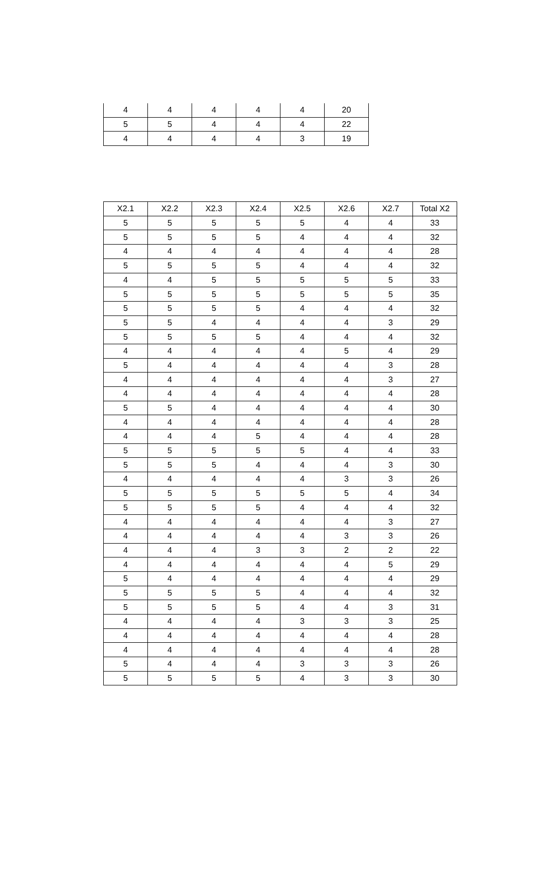| 4 | 4 | 4 | 4 | 4 | 20 |
| 5 | 5 | 4 | 4 | 4 | 22 |
| 4 | 4 | 4 | 4 | 3 | 19 |
| X2.1 | X2.2 | X2.3 | X2.4 | X2.5 | X2.6 | X2.7 | Total X2 |
| --- | --- | --- | --- | --- | --- | --- | --- |
| 5 | 5 | 5 | 5 | 5 | 4 | 4 | 33 |
| 5 | 5 | 5 | 5 | 4 | 4 | 4 | 32 |
| 4 | 4 | 4 | 4 | 4 | 4 | 4 | 28 |
| 5 | 5 | 5 | 5 | 4 | 4 | 4 | 32 |
| 4 | 4 | 5 | 5 | 5 | 5 | 5 | 33 |
| 5 | 5 | 5 | 5 | 5 | 5 | 5 | 35 |
| 5 | 5 | 5 | 5 | 4 | 4 | 4 | 32 |
| 5 | 5 | 4 | 4 | 4 | 4 | 3 | 29 |
| 5 | 5 | 5 | 5 | 4 | 4 | 4 | 32 |
| 4 | 4 | 4 | 4 | 4 | 5 | 4 | 29 |
| 5 | 4 | 4 | 4 | 4 | 4 | 3 | 28 |
| 4 | 4 | 4 | 4 | 4 | 4 | 3 | 27 |
| 4 | 4 | 4 | 4 | 4 | 4 | 4 | 28 |
| 5 | 5 | 4 | 4 | 4 | 4 | 4 | 30 |
| 4 | 4 | 4 | 4 | 4 | 4 | 4 | 28 |
| 4 | 4 | 4 | 5 | 4 | 4 | 4 | 28 |
| 5 | 5 | 5 | 5 | 5 | 4 | 4 | 33 |
| 5 | 5 | 5 | 4 | 4 | 4 | 3 | 30 |
| 4 | 4 | 4 | 4 | 4 | 3 | 3 | 26 |
| 5 | 5 | 5 | 5 | 5 | 5 | 4 | 34 |
| 5 | 5 | 5 | 5 | 4 | 4 | 4 | 32 |
| 4 | 4 | 4 | 4 | 4 | 4 | 3 | 27 |
| 4 | 4 | 4 | 4 | 4 | 3 | 3 | 26 |
| 4 | 4 | 4 | 3 | 3 | 2 | 2 | 22 |
| 4 | 4 | 4 | 4 | 4 | 4 | 5 | 29 |
| 5 | 4 | 4 | 4 | 4 | 4 | 4 | 29 |
| 5 | 5 | 5 | 5 | 4 | 4 | 4 | 32 |
| 5 | 5 | 5 | 5 | 4 | 4 | 3 | 31 |
| 4 | 4 | 4 | 4 | 3 | 3 | 3 | 25 |
| 4 | 4 | 4 | 4 | 4 | 4 | 4 | 28 |
| 4 | 4 | 4 | 4 | 4 | 4 | 4 | 28 |
| 5 | 4 | 4 | 4 | 3 | 3 | 3 | 26 |
| 5 | 5 | 5 | 5 | 4 | 3 | 3 | 30 |